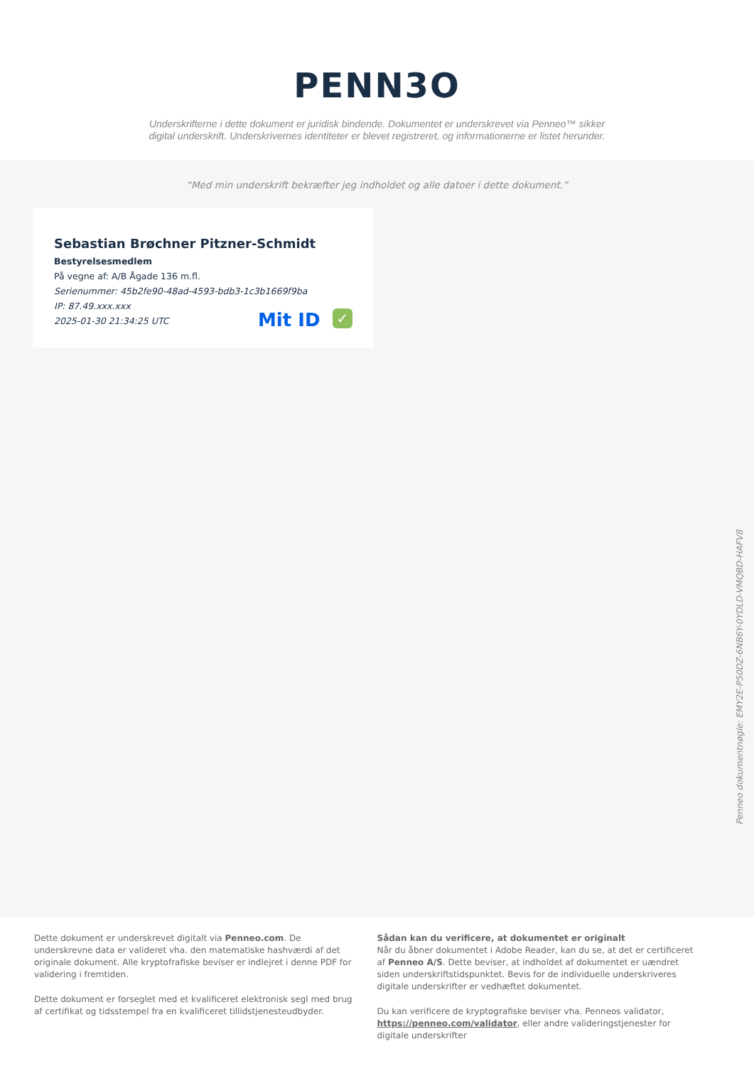PENN3O
Underskrifterne i dette dokument er juridisk bindende. Dokumentet er underskrevet via Penneo™ sikker digital underskrift. Underskrivernes identiteter er blevet registreret, og informationerne er listet herunder.
“Med min underskrift bekræfter jeg indholdet og alle datoer i dette dokument.”
Sebastian Brøchner Pitzner-Schmidt
Bestyrelsesmedlem
På vegne af: A/B Ågade 136 m.fl.
Serienummer: 45b2fe90-48ad-4593-bdb3-1c3b1669f9ba
IP: 87.49.xxx.xxx
2025-01-30 21:34:25 UTC
Mit ID ✓
Penneo dokumentnøgle: EMY2E-P50DZ-6NB6Y-0YDLD-VMQBD-HAFV8
Dette dokument er underskrevet digitalt via Penneo.com. De underskrevne data er valideret vha. den matematiske hashværdi af det originale dokument. Alle kryptofrafiske beviser er indlejret i denne PDF for validering i fremtiden.
Dette dokument er forseglet med et kvalificeret elektronisk segl med brug af certifikat og tidsstempel fra en kvalificeret tillidstjenesteudbyder.
Sådan kan du verificere, at dokumentet er originalt
Når du åbner dokumentet i Adobe Reader, kan du se, at det er certificeret af Penneo A/S. Dette beviser, at indholdet af dokumentet er uændret siden underskriftstidspunktet. Bevis for de individuelle underskriveres digitale underskrifter er vedhæftet dokumentet.
Du kan verificere de kryptografiske beviser vha. Penneos validator, https://penneo.com/validator, eller andre valideringstjenester for digitale underskrifter